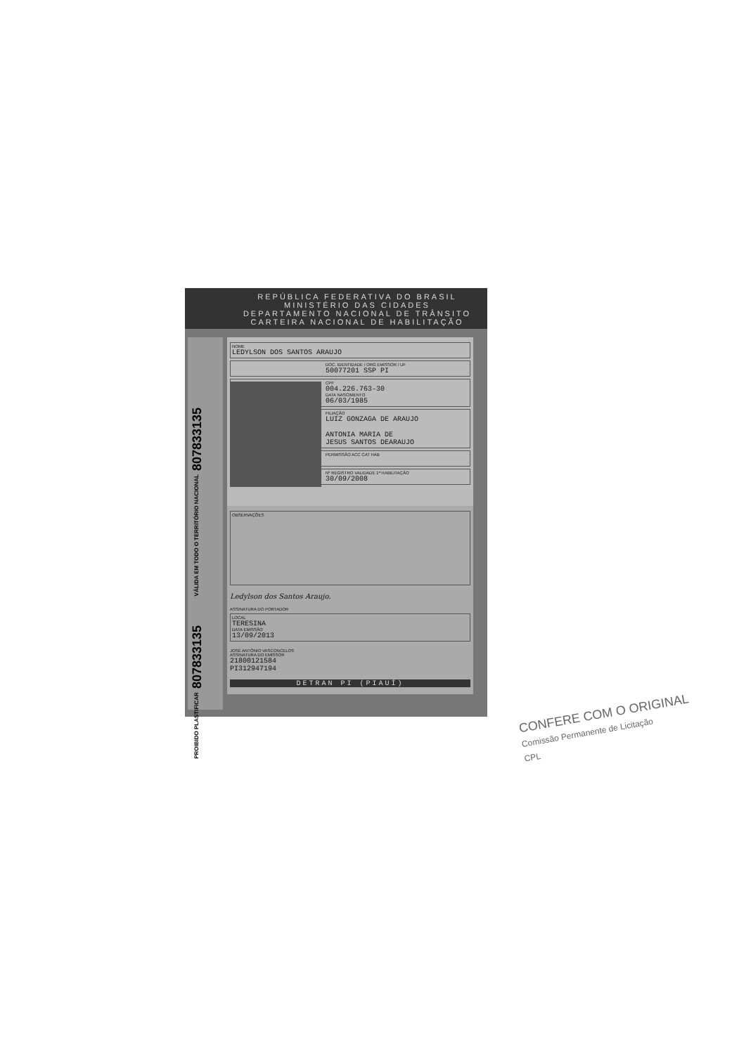REPÚBLICA FEDERATIVA DO BRASIL
MINISTÉRIO DAS CIDADES
DEPARTAMENTO NACIONAL DE TRÂNSITO
CARTEIRA NACIONAL DE HABILITAÇÃO
NOME
LEDYLSON DOS SANTOS ARAUJO
DOC. IDENTIDADE / ORG EMISSOR / UF
50077201 SSP PI
CPF
004.226.763-30
DATA NASCIMENTO
06/03/1985
FILIAÇÃO
LUIZ GONZAGA DE ARAUJO
ANTONIA MARIA DE
JESUS SANTOS DEARAUJO
PERMISSÃO ACC CAT HAB
Nº REGISTRO VALIDADE 1ª HABILITAÇÃO
30/09/2008
OBSERVAÇÕES
Ledylson dos Santos Araujo.
ASSINATURA DO PORTADOR
LOCAL
TERESINA
DATA EMISSÃO
13/09/2013
JOSÉ ANTÔNIO VASCONCELOS
ASSINATURA DO EMISSOR
21800121584
PI312947194
DETRAN PI (PIAUÍ)
VÁLIDA EM TODO O TERRITÓRIO NACIONAL 807833135
PROIBIDO PLASTIFICAR 807833135
CONFERE COM O ORIGINAL
Comissão Permanente de Licitação
CPL